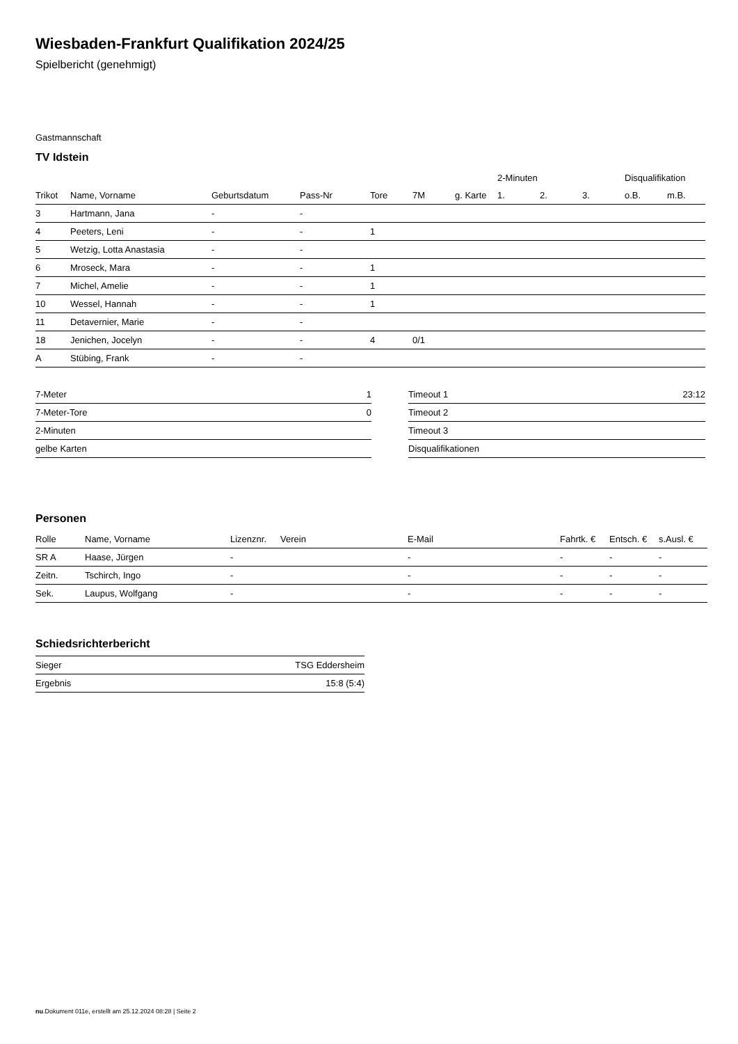Wiesbaden-Frankfurt Qualifikation 2024/25
Spielbericht (genehmigt)
Gastmannschaft
TV Idstein
| | | | | | | | 2-Minuten | | | Disqualifikation | |
| --- | --- | --- | --- | --- | --- | --- | --- | --- | --- | --- | --- |
| Trikot | Name, Vorname | Geburtsdatum | Pass-Nr | Tore | 7M | g. Karte | 1. | 2. | 3. | o.B. | m.B. |
| 3 | Hartmann, Jana | - | - | | | | | | | | |
| 4 | Peeters, Leni | - | - | 1 | | | | | | | |
| 5 | Wetzig, Lotta Anastasia | - | - | | | | | | | | |
| 6 | Mroseck, Mara | - | - | 1 | | | | | | | |
| 7 | Michel, Amelie | - | - | 1 | | | | | | | |
| 10 | Wessel, Hannah | - | - | 1 | | | | | | | |
| 11 | Detavernier, Marie | - | - | | | | | | | | |
| 18 | Jenichen, Jocelyn | - | - | 4 | 0/1 | | | | | | |
| A | Stübing, Frank | - | - | | | | | | | | |
| 7-Meter | 1 |
| 7-Meter-Tore | 0 |
| 2-Minuten | |
| gelbe Karten | |
| Timeout 1 | 23:12 |
| Timeout 2 | |
| Timeout 3 | |
| Disqualifikationen | |
Personen
| Rolle | Name, Vorname | Lizenznr. | Verein | E-Mail | Fahrtk. € | Entsch. € | s.Ausl. € |
| --- | --- | --- | --- | --- | --- | --- | --- |
| SR A | Haase, Jürgen | - | | - | - | - | - |
| Zeitn. | Tschirch, Ingo | - | | - | - | - | - |
| Sek. | Laupus, Wolfgang | - | | - | - | - | - |
Schiedsrichterbericht
| Sieger | TSG Eddersheim |
| Ergebnis | 15:8 (5:4) |
nu.Dokument 011e, erstellt am 25.12.2024 08:28 | Seite 2